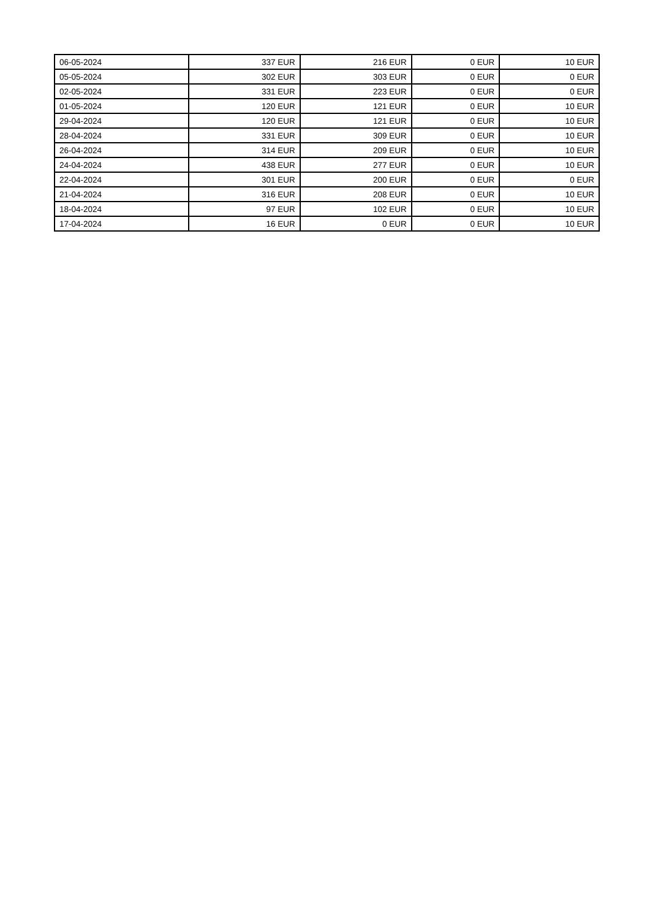| 06-05-2024 | 337 EUR | 216 EUR | 0 EUR | 10 EUR |
| 05-05-2024 | 302 EUR | 303 EUR | 0 EUR | 0 EUR |
| 02-05-2024 | 331 EUR | 223 EUR | 0 EUR | 0 EUR |
| 01-05-2024 | 120 EUR | 121 EUR | 0 EUR | 10 EUR |
| 29-04-2024 | 120 EUR | 121 EUR | 0 EUR | 10 EUR |
| 28-04-2024 | 331 EUR | 309 EUR | 0 EUR | 10 EUR |
| 26-04-2024 | 314 EUR | 209 EUR | 0 EUR | 10 EUR |
| 24-04-2024 | 438 EUR | 277 EUR | 0 EUR | 10 EUR |
| 22-04-2024 | 301 EUR | 200 EUR | 0 EUR | 0 EUR |
| 21-04-2024 | 316 EUR | 208 EUR | 0 EUR | 10 EUR |
| 18-04-2024 | 97 EUR | 102 EUR | 0 EUR | 10 EUR |
| 17-04-2024 | 16 EUR | 0 EUR | 0 EUR | 10 EUR |